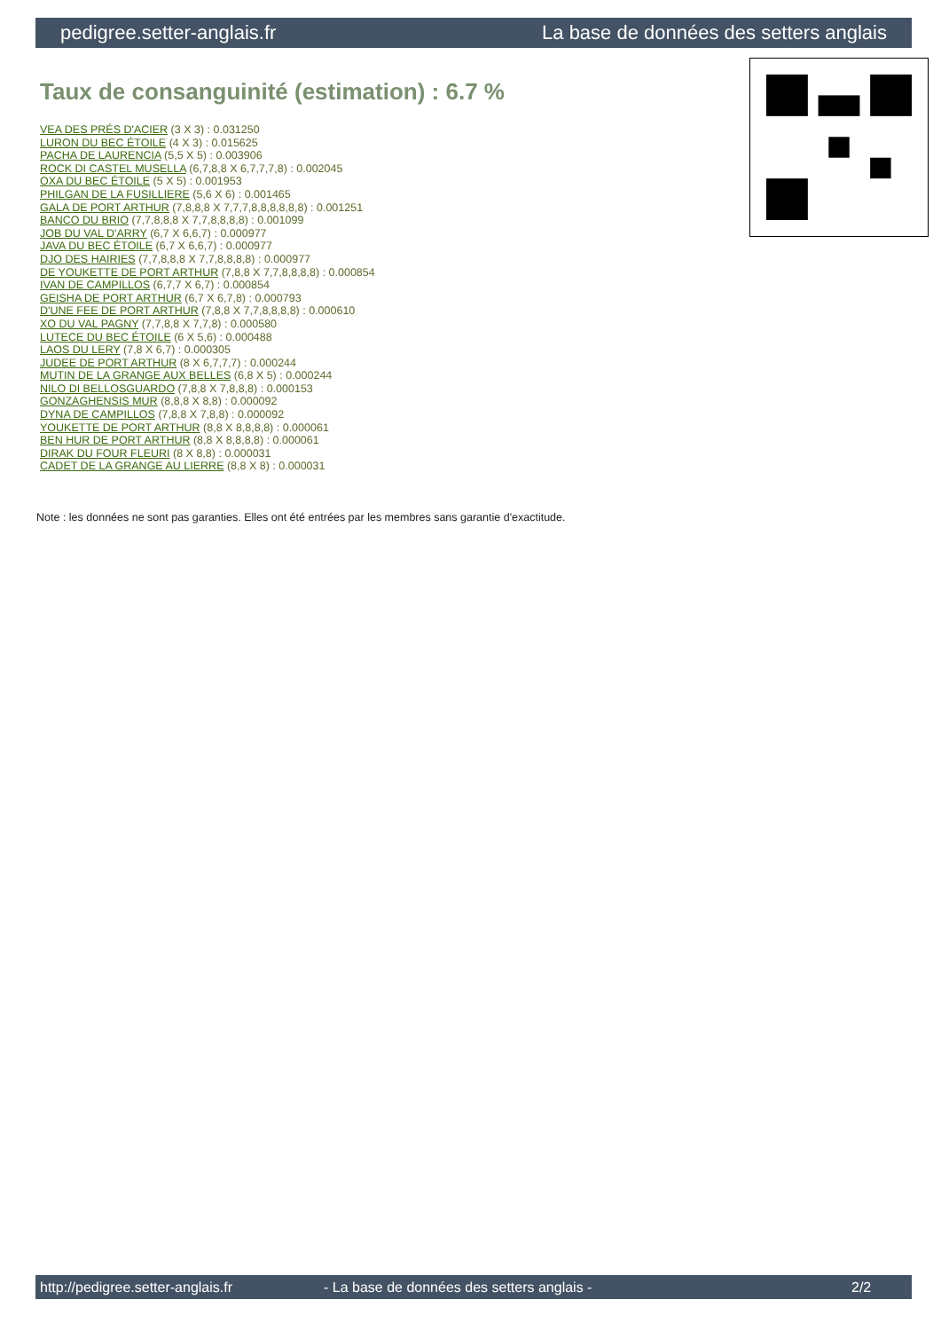pedigree.setter-anglais.fr La base de données des setters anglais
Taux de consanguinité (estimation) : 6.7 %
VEA DES PRÉS D'ACIER (3 X 3) : 0.031250
LURON DU BEC ÉTOILE (4 X 3) : 0.015625
PACHA DE LAURENCIA (5,5 X 5) : 0.003906
ROCK DI CASTEL MUSELLA (6,7,8,8 X 6,7,7,7,8) : 0.002045
OXA DU BEC ÉTOILE (5 X 5) : 0.001953
PHILGAN DE LA FUSILLIERE (5,6 X 6) : 0.001465
GALA DE PORT ARTHUR (7,8,8,8 X 7,7,7,8,8,8,8,8,8) : 0.001251
BANCO DU BRIO (7,7,8,8,8 X 7,7,8,8,8,8) : 0.001099
JOB DU VAL D'ARRY (6,7 X 6,6,7) : 0.000977
JAVA DU BEC ÉTOILE (6,7 X 6,6,7) : 0.000977
DJO DES HAIRIES (7,7,8,8,8 X 7,7,8,8,8,8) : 0.000977
DE YOUKETTE DE PORT ARTHUR (7,8,8 X 7,7,8,8,8,8) : 0.000854
IVAN DE CAMPILLOS (6,7,7 X 6,7) : 0.000854
GEISHA DE PORT ARTHUR (6,7 X 6,7,8) : 0.000793
D'UNE FEE DE PORT ARTHUR (7,8,8 X 7,7,8,8,8,8) : 0.000610
XO DU VAL PAGNY (7,7,8,8 X 7,7,8) : 0.000580
LUTECE DU BEC ÉTOILE (6 X 5,6) : 0.000488
LAOS DU LERY (7,8 X 6,7) : 0.000305
JUDEE DE PORT ARTHUR (8 X 6,7,7,7) : 0.000244
MUTIN DE LA GRANGE AUX BELLES (6,8 X 5) : 0.000244
NILO DI BELLOSGUARDO (7,8,8 X 7,8,8,8) : 0.000153
GONZAGHENSIS MUR (8,8,8 X 8,8) : 0.000092
DYNA DE CAMPILLOS (7,8,8 X 7,8,8) : 0.000092
YOUKETTE DE PORT ARTHUR (8,8 X 8,8,8,8) : 0.000061
BEN HUR DE PORT ARTHUR (8,8 X 8,8,8,8) : 0.000061
DIRAK DU FOUR FLEURI (8 X 8,8) : 0.000031
CADET DE LA GRANGE AU LIERRE (8,8 X 8) : 0.000031
Note : les données ne sont pas garanties. Elles ont été entrées par les membres sans garantie d'exactitude.
http://pedigree.setter-anglais.fr - La base de données des setters anglais - 2/2